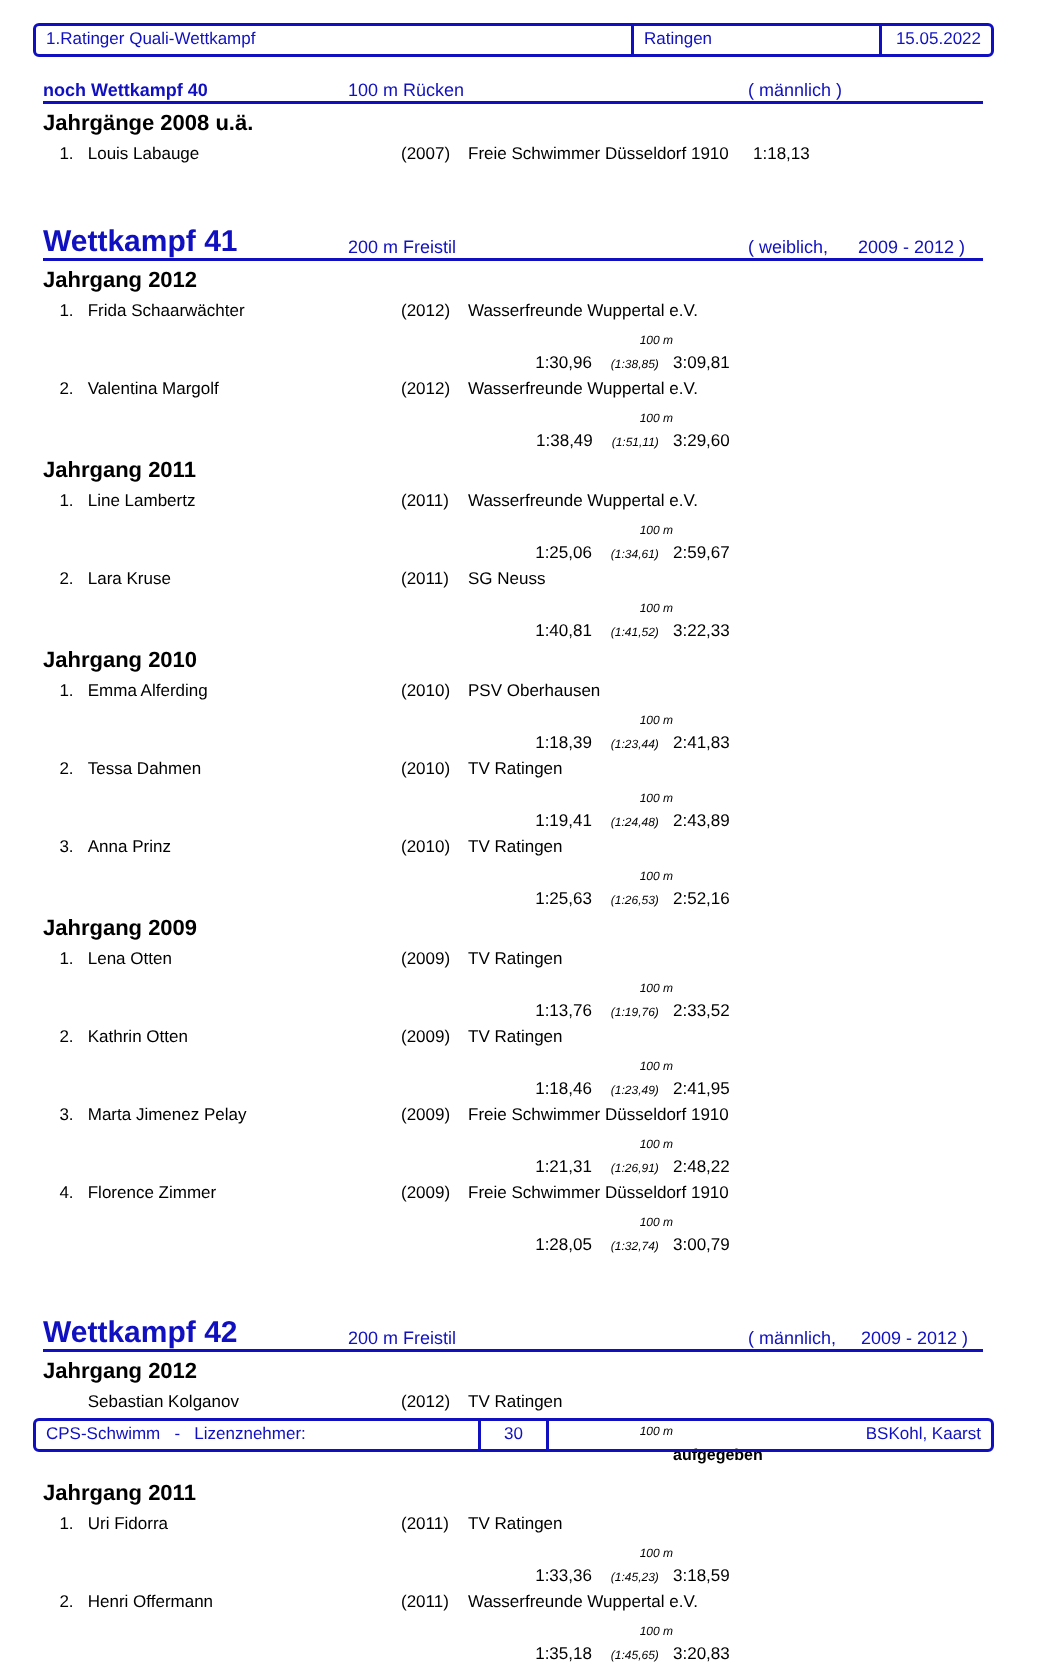1.Ratinger Quali-Wettkampf Ratingen 15.05.2022
noch Wettkampf 40
100 m Rücken
( männlich )
Jahrgänge 2008 u.ä.
| 1. | Louis Labauge | (2007) | Freie Schwimmer Düsseldorf 1910 | 1:18,13 |
Wettkampf 41
200 m Freistil
( weiblich, 2009 - 2012 )
Jahrgang 2012
| 1. | Frida Schaarwächter | (2012) | Wasserfreunde Wuppertal e.V. | | |
| | | | | 100 m | |
| | | | | 1:30,96 (1:38,85) | 3:09,81 |
| 2. | Valentina Margolf | (2012) | Wasserfreunde Wuppertal e.V. | | |
| | | | | 100 m | |
| | | | | 1:38,49 (1:51,11) | 3:29,60 |
Jahrgang 2011
| 1. | Line Lambertz | (2011) | Wasserfreunde Wuppertal e.V. | | |
| | | | | 100 m | |
| | | | | 1:25,06 (1:34,61) | 2:59,67 |
| 2. | Lara Kruse | (2011) | SG Neuss | | |
| | | | | 100 m | |
| | | | | 1:40,81 (1:41,52) | 3:22,33 |
Jahrgang 2010
| 1. | Emma Alferding | (2010) | PSV Oberhausen | | |
| | | | | 100 m | |
| | | | | 1:18,39 (1:23,44) | 2:41,83 |
| 2. | Tessa Dahmen | (2010) | TV Ratingen | | |
| | | | | 100 m | |
| | | | | 1:19,41 (1:24,48) | 2:43,89 |
| 3. | Anna Prinz | (2010) | TV Ratingen | | |
| | | | | 100 m | |
| | | | | 1:25,63 (1:26,53) | 2:52,16 |
Jahrgang 2009
| 1. | Lena Otten | (2009) | TV Ratingen | | |
| | | | | 100 m | |
| | | | | 1:13,76 (1:19,76) | 2:33,52 |
| 2. | Kathrin Otten | (2009) | TV Ratingen | | |
| | | | | 100 m | |
| | | | | 1:18,46 (1:23,49) | 2:41,95 |
| 3. | Marta Jimenez Pelay | (2009) | Freie Schwimmer Düsseldorf 1910 | | |
| | | | | 100 m | |
| | | | | 1:21,31 (1:26,91) | 2:48,22 |
| 4. | Florence Zimmer | (2009) | Freie Schwimmer Düsseldorf 1910 | | |
| | | | | 100 m | |
| | | | | 1:28,05 (1:32,74) | 3:00,79 |
Wettkampf 42
200 m Freistil
( männlich, 2009 - 2012 )
Jahrgang 2012
| | Sebastian Kolganov | (2012) | TV Ratingen | | |
| | | | | 100 m | |
| | | | | | aufgegeben |
Jahrgang 2011
| 1. | Uri Fidorra | (2011) | TV Ratingen | | |
| | | | | 100 m | |
| | | | | 1:33,36 (1:45,23) | 3:18,59 |
| 2. | Henri Offermann | (2011) | Wasserfreunde Wuppertal e.V. | | |
| | | | | 100 m | |
| | | | | 1:35,18 (1:45,65) | 3:20,83 |
CPS-Schwimm - Lizenznehmer: 30 BSKohl, Kaarst